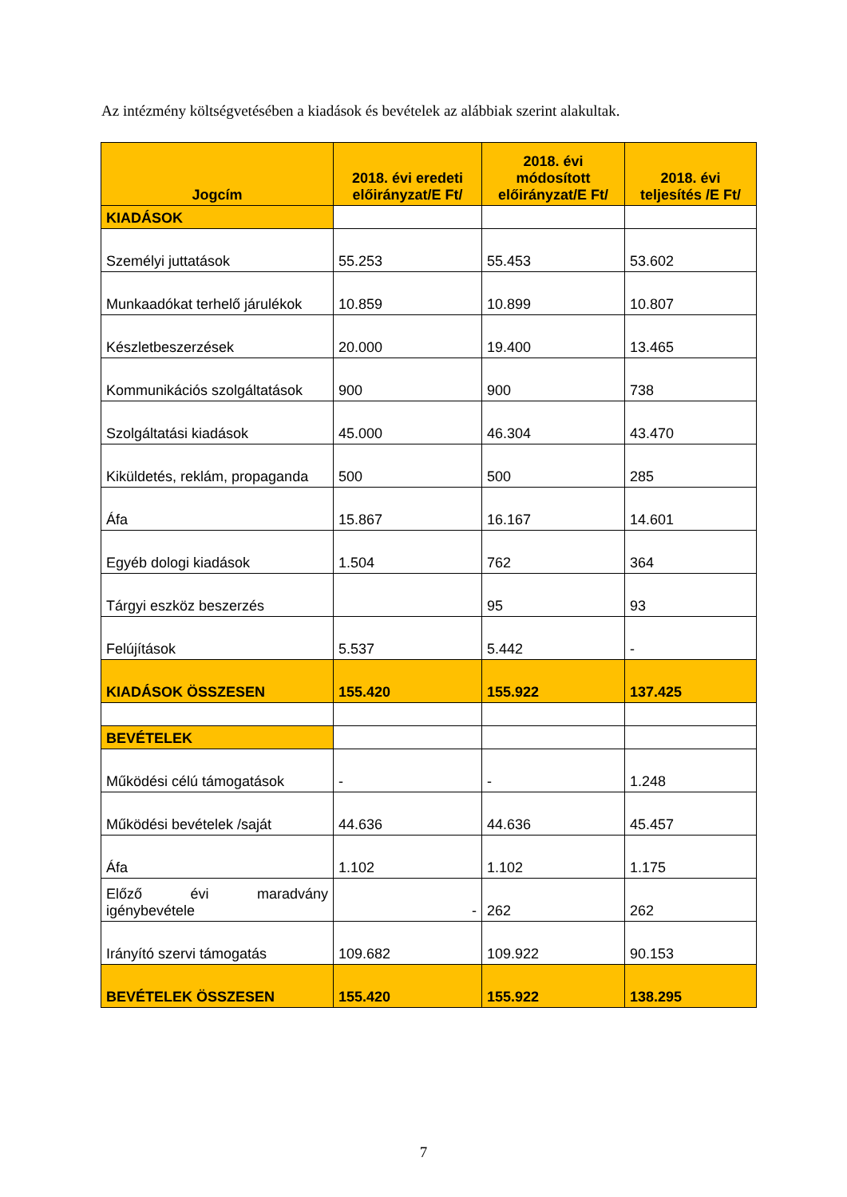Az intézmény költségvetésében a kiadások és bevételek az alábbiak szerint alakultak.
| Jogcím | 2018. évi eredeti előirányzat/E Ft/ | 2018. évi módosított előirányzat/E Ft/ | 2018. évi teljesítés /E Ft/ |
| --- | --- | --- | --- |
| KIADÁSOK | | | |
| Személyi juttatások | 55.253 | 55.453 | 53.602 |
| Munkaadókat terhelő járulékok | 10.859 | 10.899 | 10.807 |
| Készletbeszerzések | 20.000 | 19.400 | 13.465 |
| Kommunikációs szolgáltatások | 900 | 900 | 738 |
| Szolgáltatási kiadások | 45.000 | 46.304 | 43.470 |
| Kiküldetés, reklám, propaganda | 500 | 500 | 285 |
| Áfa | 15.867 | 16.167 | 14.601 |
| Egyéb dologi kiadások | 1.504 | 762 | 364 |
| Tárgyi eszköz beszerzés | | 95 | 93 |
| Felújítások | 5.537 | 5.442 | - |
| KIADÁSOK ÖSSZESEN | 155.420 | 155.922 | 137.425 |
| BEVÉTELEK | | | |
| Működési célú támogatások | - | - | 1.248 |
| Működési bevételek /saját | 44.636 | 44.636 | 45.457 |
| Áfa | 1.102 | 1.102 | 1.175 |
| Előző évi maradvány igénybevétele | - | 262 | 262 |
| Irányító szervi támogatás | 109.682 | 109.922 | 90.153 |
| BEVÉTELEK ÖSSZESEN | 155.420 | 155.922 | 138.295 |
7